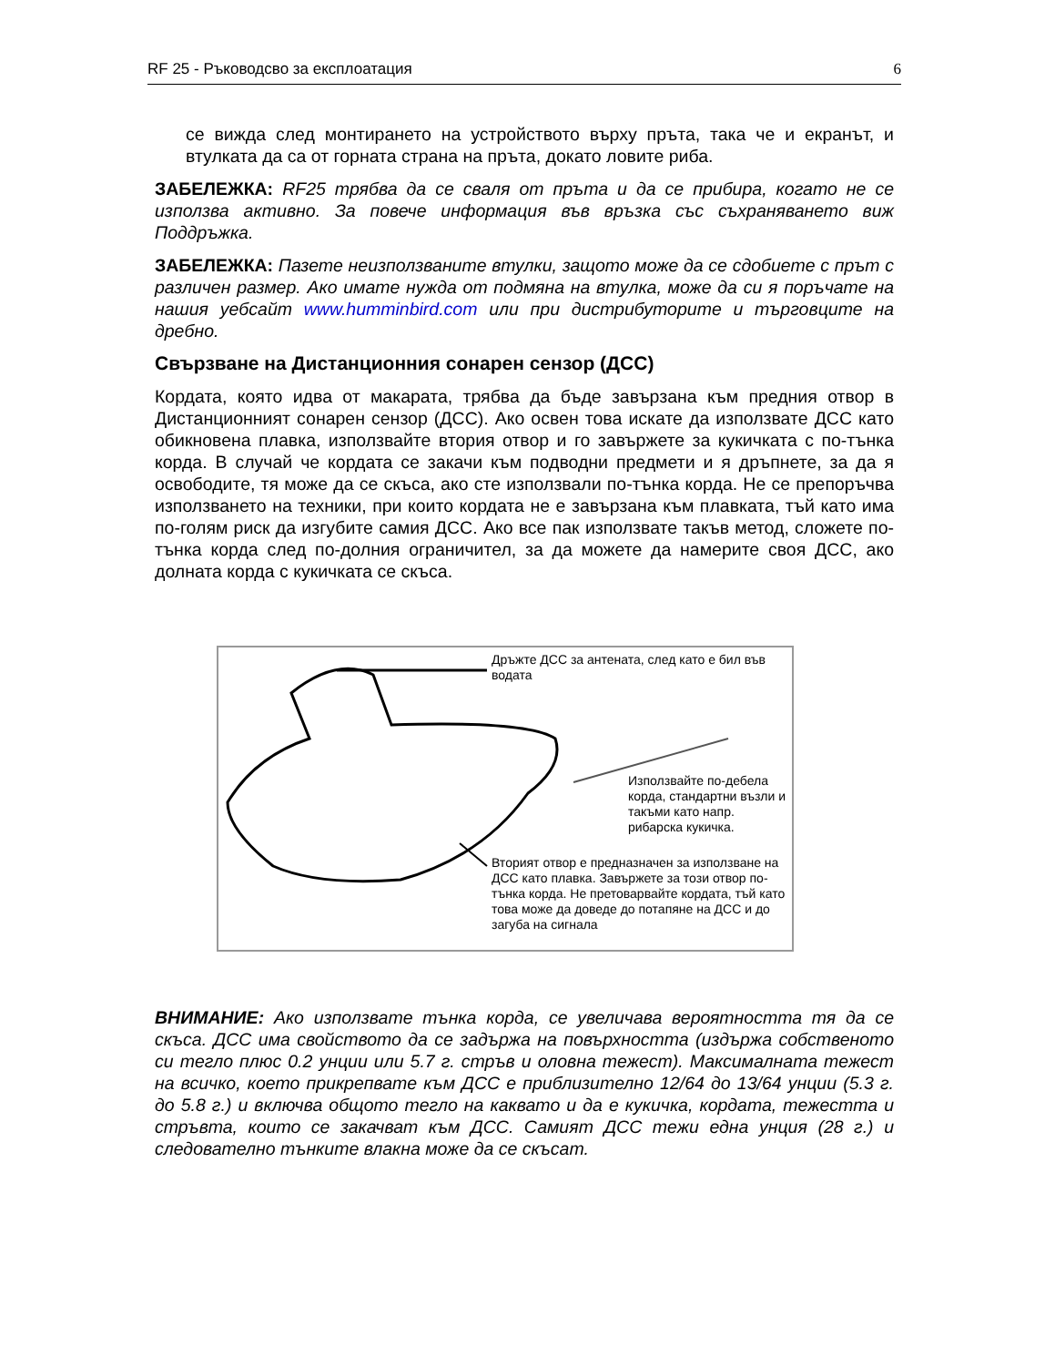RF 25 - Ръководсво за експлоатация 6
се вижда след монтирането на устройството върху пръта, така че и екранът, и втулката да са от горната страна на пръта, докато ловите риба.
ЗАБЕЛЕЖКА: RF25 трябва да се сваля от пръта и да се прибира, когато не се използва активно. За повече информация във връзка със съхраняването виж Поддръжка.
ЗАБЕЛЕЖКА: Пазете неизползваните втулки, защото може да се сдобиете с прът с различен размер. Ако имате нужда от подмяна на втулка, може да си я поръчате на нашия уебсайт www.humminbird.com или при дистрибуторите и търговците на дребно.
Свързване на Дистанционния сонарен сензор (ДСС)
Кордата, която идва от макарата, трябва да бъде завързана към предния отвор в Дистанционният сонарен сензор (ДСС). Ако освен това искате да използвате ДСС като обикновена плавка, използвайте втория отвор и го завържете за кукичката с по-тънка корда. В случай че кордата се закачи към подводни предмети и я дръпнете, за да я освободите, тя може да се скъса, ако сте използвали по-тънка корда. Не се препоръчва използването на техники, при които кордата не е завързана към плавката, тъй като има по-голям риск да изгубите самия ДСС. Ако все пак използвате такъв метод, сложете по-тънка корда след по-долния ограничител, за да можете да намерите своя ДСС, ако долната корда с кукичката се скъса.
Дръжте ДСС за антената, след като е бил във водата
Използвайте по-дебела корда, стандартни възли и такъми като напр. рибарска кукичка.
Вторият отвор е предназначен за използване на ДСС като плавка. Завържете за този отвор по-тънка корда. Не претоварвайте кордата, тъй като това може да доведе до потапяне на ДСС и до загуба на сигнала
ВНИМАНИЕ: Ако използвате тънка корда, се увеличава вероятността тя да се скъса. ДСС има свойството да се задържа на повърхността (издържа собственото си тегло плюс 0.2 унции или 5.7 г. стръв и оловна тежест). Максималната тежест на всичко, което прикрепвате към ДСС е приблизително 12/64 до 13/64 унции (5.3 г. до 5.8 г.) и включва общото тегло на каквато и да е кукичка, кордата, тежестта и стръвта, които се закачват към ДСС. Самият ДСС тежи една унция (28 г.) и следователно тънките влакна може да се скъсат.